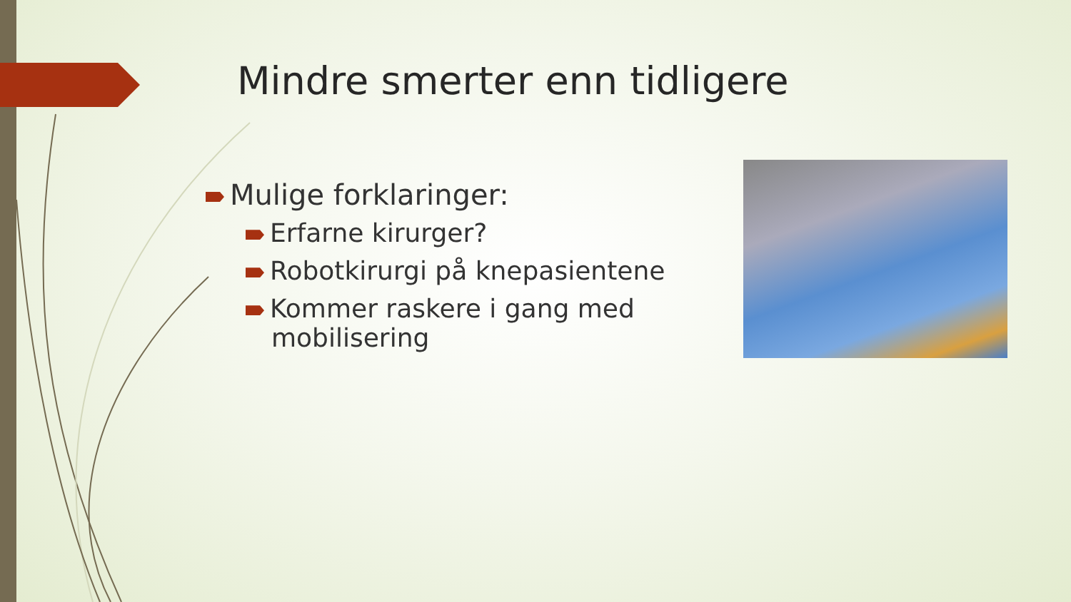Mindre smerter enn tidligere
Mulige forklaringer:
Erfarne kirurger?
Robotkirurgi på knepasientene
Kommer raskere i gang med mobilisering